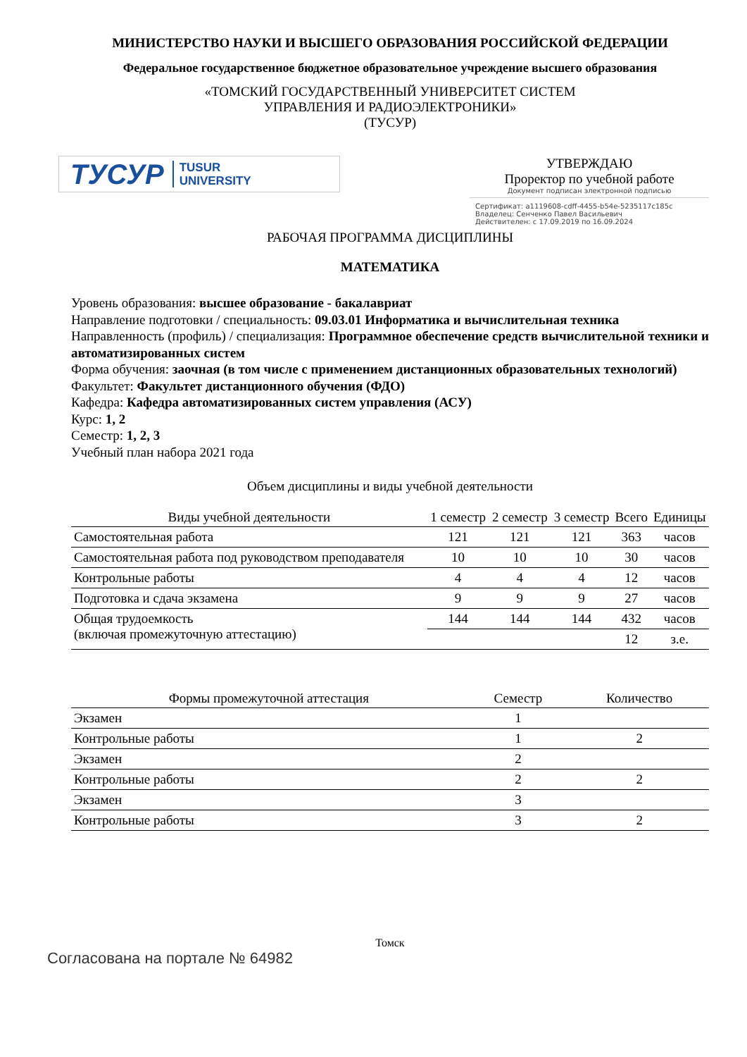МИНИСТЕРСТВО НАУКИ И ВЫСШЕГО ОБРАЗОВАНИЯ РОССИЙСКОЙ ФЕДЕРАЦИИ
Федеральное государственное бюджетное образовательное учреждение высшего образования
«ТОМСКИЙ ГОСУДАРСТВЕННЫЙ УНИВЕРСИТЕТ СИСТЕМ
УПРАВЛЕНИЯ И РАДИОЭЛЕКТРОНИКИ»
(ТУСУР)
ТУСУР TUSUR
UNIVERSITY
УТВЕРЖДАЮ
Проректор по учебной работе
Документ подписан электронной подписью
Сертификат: a1119608-cdff-4455-b54e-5235117c185c
Владелец: Сенченко Павел Васильевич
Действителен: с 17.09.2019 по 16.09.2024
РАБОЧАЯ ПРОГРАММА ДИСЦИПЛИНЫ
МАТЕМАТИКА
Уровень образования: высшее образование - бакалавриат
Направление подготовки / специальность: 09.03.01 Информатика и вычислительная техника
Направленность (профиль) / специализация: Программное обеспечение средств вычислительной техники и автоматизированных систем
Форма обучения: заочная (в том числе с применением дистанционных образовательных технологий)
Факультет: Факультет дистанционного обучения (ФДО)
Кафедра: Кафедра автоматизированных систем управления (АСУ)
Курс: 1, 2
Семестр: 1, 2, 3
Учебный план набора 2021 года
Объем дисциплины и виды учебной деятельности
| Виды учебной деятельности | 1 семестр | 2 семестр | 3 семестр | Всего | Единицы |
| --- | --- | --- | --- | --- | --- |
| Самостоятельная работа | 121 | 121 | 121 | 363 | часов |
| Самостоятельная работа под руководством преподавателя | 10 | 10 | 10 | 30 | часов |
| Контрольные работы | 4 | 4 | 4 | 12 | часов |
| Подготовка и сдача экзамена | 9 | 9 | 9 | 27 | часов |
| Общая трудоемкость (включая промежуточную аттестацию) | 144 | 144 | 144 | 432 | часов |
| | | | | 12 | з.е. |
| Формы промежуточной аттестация | Семестр | Количество |
| --- | --- | --- |
| Экзамен | 1 | |
| Контрольные работы | 1 | 2 |
| Экзамен | 2 | |
| Контрольные работы | 2 | 2 |
| Экзамен | 3 | |
| Контрольные работы | 3 | 2 |
Томск
Согласована на портале № 64982